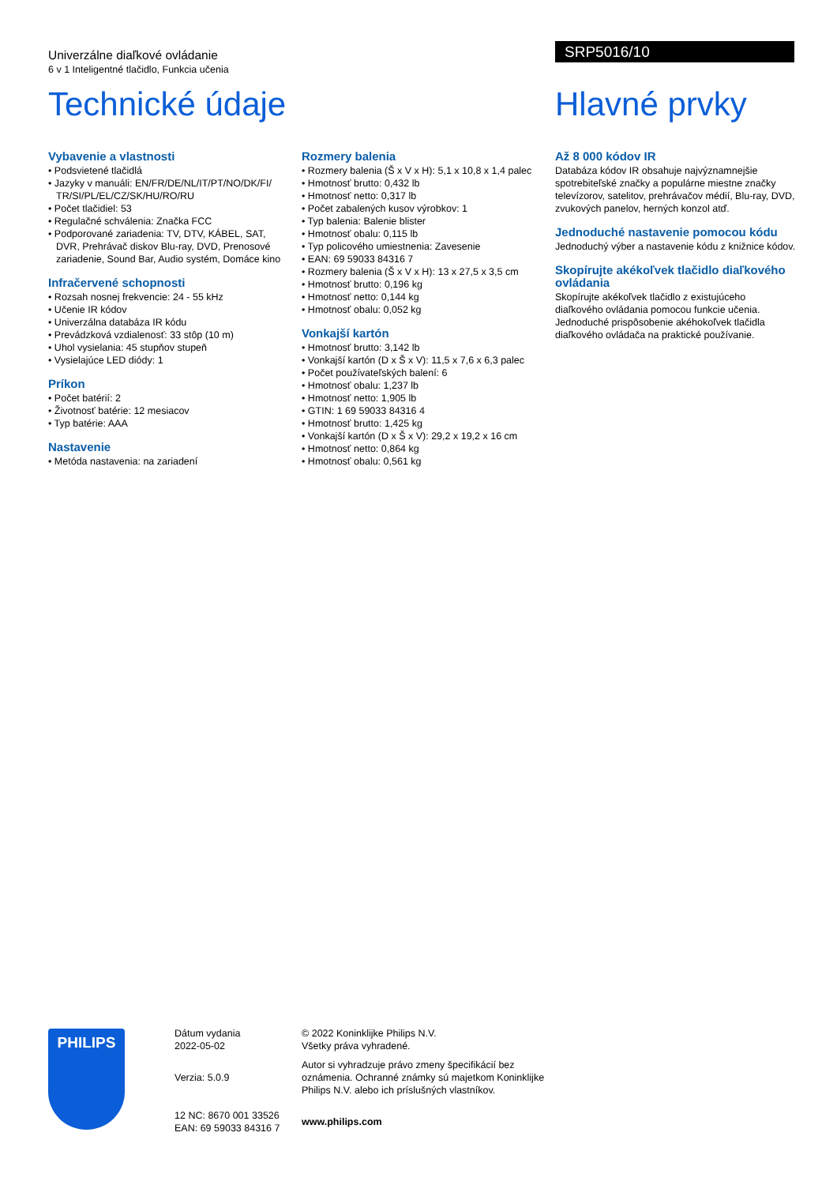Univerzálne diaľkové ovládanie
6 v 1 Inteligentné tlačidlo, Funkcia učenia
SRP5016/10
Technické údaje Hlavné prvky
Vybavenie a vlastnosti
• Podsvietené tlačidlá
• Jazyky v manuáli: EN/FR/DE/NL/IT/PT/NO/DK/FI/ TR/SI/PL/EL/CZ/SK/HU/RO/RU
• Počet tlačidiel: 53
• Regulačné schválenia: Značka FCC
• Podporované zariadenia: TV, DTV, KÁBEL, SAT, DVR, Prehrávač diskov Blu-ray, DVD, Prenosové zariadenie, Sound Bar, Audio systém, Domáce kino
Infračervené schopnosti
• Rozsah nosnej frekvencie: 24 - 55 kHz
• Učenie IR kódov
• Univerzálna databáza IR kódu
• Prevádzková vzdialenosť: 33 stôp (10 m)
• Uhol vysielania: 45 stupňov stupeň
• Vysielajúce LED diódy: 1
Príkon
• Počet batérií: 2
• Životnosť batérie: 12 mesiacov
• Typ batérie: AAA
Nastavenie
• Metóda nastavenia: na zariadení
Rozmery balenia
• Rozmery balenia (Š x V x H): 5,1 x 10,8 x 1,4 palec
• Hmotnosť brutto: 0,432 lb
• Hmotnosť netto: 0,317 lb
• Počet zabalených kusov výrobkov: 1
• Typ balenia: Balenie blister
• Hmotnosť obalu: 0,115 lb
• Typ policového umiestnenia: Zavesenie
• EAN: 69 59033 84316 7
• Rozmery balenia (Š x V x H): 13 x 27,5 x 3,5 cm
• Hmotnosť brutto: 0,196 kg
• Hmotnosť netto: 0,144 kg
• Hmotnosť obalu: 0,052 kg
Vonkajší kartón
• Hmotnosť brutto: 3,142 lb
• Vonkajší kartón (D x Š x V): 11,5 x 7,6 x 6,3 palec
• Počet používateľských balení: 6
• Hmotnosť obalu: 1,237 lb
• Hmotnosť netto: 1,905 lb
• GTIN: 1 69 59033 84316 4
• Hmotnosť brutto: 1,425 kg
• Vonkajší kartón (D x Š x V): 29,2 x 19,2 x 16 cm
• Hmotnosť netto: 0,864 kg
• Hmotnosť obalu: 0,561 kg
Až 8 000 kódov IR
Databáza kódov IR obsahuje najvýznamnejšie spotrebiteľské značky a populárne miestne značky televízorov, satelitov, prehrávačov médií, Blu-ray, DVD, zvukových panelov, herných konzol atď.
Jednoduché nastavenie pomocou kódu
Jednoduchý výber a nastavenie kódu z knižnice kódov.
Skopírujte akékoľvek tlačidlo diaľkového ovládania
Skopírujte akékoľvek tlačidlo z existujúceho diaľkového ovládania pomocou funkcie učenia. Jednoduché prispôsobenie akéhokoľvek tlačidla diaľkového ovládača na praktické používanie.
PHILIPS
Dátum vydania
2022-05-02
Verzia: 5.0.9
12 NC: 8670 001 33526
EAN: 69 59033 84316 7
© 2022 Koninklijke Philips N.V.
Všetky práva vyhradené.
Autor si vyhradzuje právo zmeny špecifikácií bez oznámenia. Ochranné známky sú majetkom Koninklijke Philips N.V. alebo ich príslušných vlastníkov.
www.philips.com